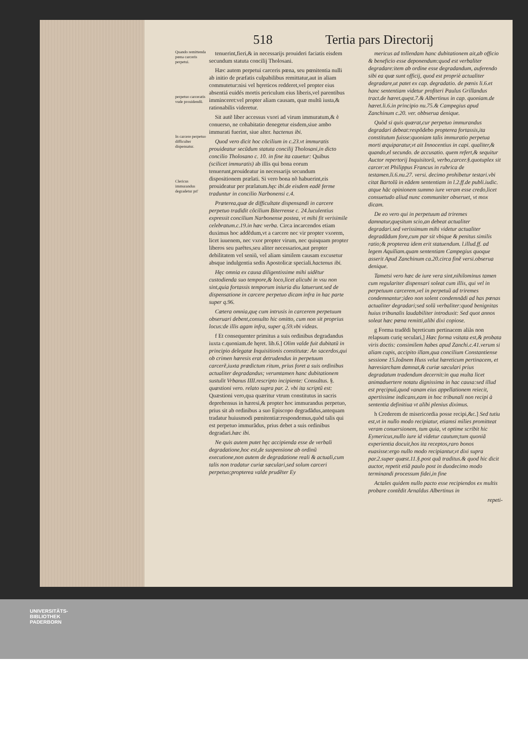518 Tertia pars Directorij
Quando remittenda pœna carceris perpetui.
perpetuo carceratis vude prouidendũ.
In carcere perpetuo difficulter dispensatur.
Clericus immurandus degradetur pri'
tenuerint,fieri,& in necessarijs prouideri faciatis eisdem secundum statuta concilij Tholosani.
Hæc autem perpetui carceris pœna, seu pœnitentia nulli ab initio de præfatis culpabilibus remittatur,aut in aliam commutetur:nisi vel hęreticos redderet,vel propter eius absentiá euidés mortis periculum eius liberis,vel parentibus imminceret:vel propter aliam causam, quæ multũ iusta,& rationabilis videretur.
Sit autẽ liber accessus vxori ad virum immuratum,& è conuerso, ne cohabitatio denegetur eisdem,siue ambo immurati fuerint, siue alter. hactenus ibi.
Quod vero dicit hoc cõcilium in c.23.vt immuratis prouideatur secũdum statuta concilij Tholosani,in dicto concilio Tholosano c. 10. in fine ita cauetur: Quibus (scilicet immuratis) ab illis qui bona eorum tenuerunt,prouideatur in necessarijs secundum dispositionem prælati. Si vero bona nõ habuerint,eis prouideatur per prælatum.hęc ibi.de eisdem eadẽ ferme traduntur in concilio Narbonensi c.4.
Præterea,quæ de difficultate dispensandi in carcere perpetuo tradidit cõcilium Biterrense c. 24.luculentius expressit concilium Narbonense postea, vt mihi fit verisimile celebratum.c.19.in hæc verba. Circa incarcendos etiam duximus hoc addẽdum,vt a carcere nec vir propter vxorem, licet iuuenem, nec vxor propter virum, nec quisquam propter liberos seu parẽtes,seu aliter necessarios,aut propter debilitatem vel seniũ, vel aliam similem causam excusetur absque indulgentia sedis Apostolicæ speciali.hactenus ibi.
Hęc omnia ex causa diligentissime mihi uidẽtur custodienda suo tempore,& loco,licet alicubi in vsu non sint,quia fortassis temporum iniuria diu latuerunt.sed de dispensatione in carcere perpetuo dicam infra in hac parte super q.96.
Cætera omnia,quę cum intrusis in carcerem perpetuum obseruari debent,consulto hic omitto, cum non sit proprius locus:de illis agam infra, super q.59.vbi videas.
f Et consequenter primitus a suis ordinibus degradandus iuxta c.quoniam.de hęret. lib.6.] Olim valde fuit dubitatũ in principio delegatæ Inquisitionis constitutæ: An sacerdos,qui ob crimen hæresis erat detrudendus in perpetuum carcerẽ,iuxta prædictum ritum, prius foret a suis ordinibus actualiter degradandus; verumtamen hanc dubitationem sustulit Vrbanus IIII.rescripto incipiente: Consultus. §. quæstioni vero. relato supra par. 2. vbi ita scriptũ est: Quæstioni vero,qua quæritur vtrum constitutus in sacris deprehensus in hæresi,& propter hoc immurandus perpetuo, prius sit ab ordinibus a suo Episcopo degradãdus,antequam tradatur huiusmodi pœnitentiæ:respondemus,quòd talis qui est perpetuo immurãdus, prius debet a suis ordinibus degradari.hæc ibi.
Ne quis autem putet hęc accipienda esse de verbali degradatione,hoc est,de suspensione ab ordinũ executione,non autem de degradatione reali & actuali,cum talis non tradatur curiæ sæculari,sed solum carceri perpetuo;propterea valde prudẽter Ey
mericus ad tollendam hanc dubitationem ait,ab officio & beneficio esse deponendum:quod est verbaliter degradare:item ab ordine esse degradandum, auferendo sibi ea quæ sunt officij, quod est propriè actualiter degradare,ut patet ex cap. degradatio. de pœnis li.6.et hanc sententiam videtur profiteri Paulus Grillandus tract.de hæret.quęst.7.& Albertinus in cap. quoniam.de hæret.li.6.in principio nu.75.& Campegius apud Zanchinum c.20. ver. obbserua denique.
Quòd si quis quærat,cur perpetuo immurandus degradari debeat:respõdebo propterea fortassis,ita constitutum fuisse:quoniam talis immuratio perpetua morti æquiparatur,vt ait Innocentius in capi. qualiter,& quando,el secundo. de accusatio. quem refert,& sequitur Auctor repertorij Inquisitorũ, verbo,carcer.§.quotuplex sit carcer:et Philippus Francus in rubrica de testamen.li.6.nu.27. versi. decimo prohibetur testari.vbi citat Bartolũ in eãdem sententiam in l.2.ff.de publi.iudic. atque hãc opinionem summo iure veram esse credo,licet consuetudo aliud nunc communiter obseruet, vt mox dicam.
De eo vero qui in perpetuum ad triremes damnatur,quęsitum scio,an debeat actualiter degradari.sed verissimum mihi videtur actualiter degradãdum fore,cum par sit vbique & penitus similis ratio;& propterea idem erit statuendum. l.illud.ff. ad legem Aquiliam.quam sententiam Campegius quoque asserit Apud Zanchinum ca.20.circa finẽ versi.obserua denique.
Tametsi vero hæc de iure vera sint,nihilominus tamen cum regulariter dispensari soleat cum illis, qui vel in perpetuum carcerem,vel in perpetuũ ad triremes condemnantur;ideo non solent condemnãdi ad has pœnas actualiter degradari;sed solũ verbaliter:quod benignitas huius tribunalis laudabiliter introduxit: Sed quot annos soleat hæc pœna remitti,alibi dixi copiose.
g Forma tradẽdi hęreticum pertinacem aliàs non relapsum curię seculari,] Hæc forma vsitata est,& probata viris doctis: consimilem habes apud Zanchi.c.41.verum si aliam cupis, accipito illam,qua concilium Constantiense sessione 15.Ioãnem Huss velut hæreticum pertinacem, et hæresiarcham damnat,& curiæ sæculari prius degradatum tradendum decernit:in qua multa licet animaduertere notatu dignissima in hac causa:sed illud est pręcipuũ,quod vanam eius appellationem reiecit, apertissime indicans,eam in hoc tribunali non recipi à sententia definitiua vt alibi plenius diximus.
h Crederem de misericordia posse recipi,&c.] Sed tutiu est,vt in nullo modo recipiatur, etiamsi milies promitteat veram conuersionem, tum quia, vt optime scribit hic Eymericus,nullo iure id videtur cautum;tum quoniã experientia docuit,hos ita receptos,raro bonos euasisse:ergo nullo modo recipiantur,vt dixi supra par.2.super quæst.11.§.post quã traditus.& quod hic dicit auctor, repetit etiã paulo post in duodecimo modo terminandi processum fidei,in fine
Actales quidem nullo pacto esse recipiendos ex multis probare contẽdit Arnaldus Albertinus in
repeti-
UNIVERSITÄTS-
BIBLIOTHEK
PADERBORN